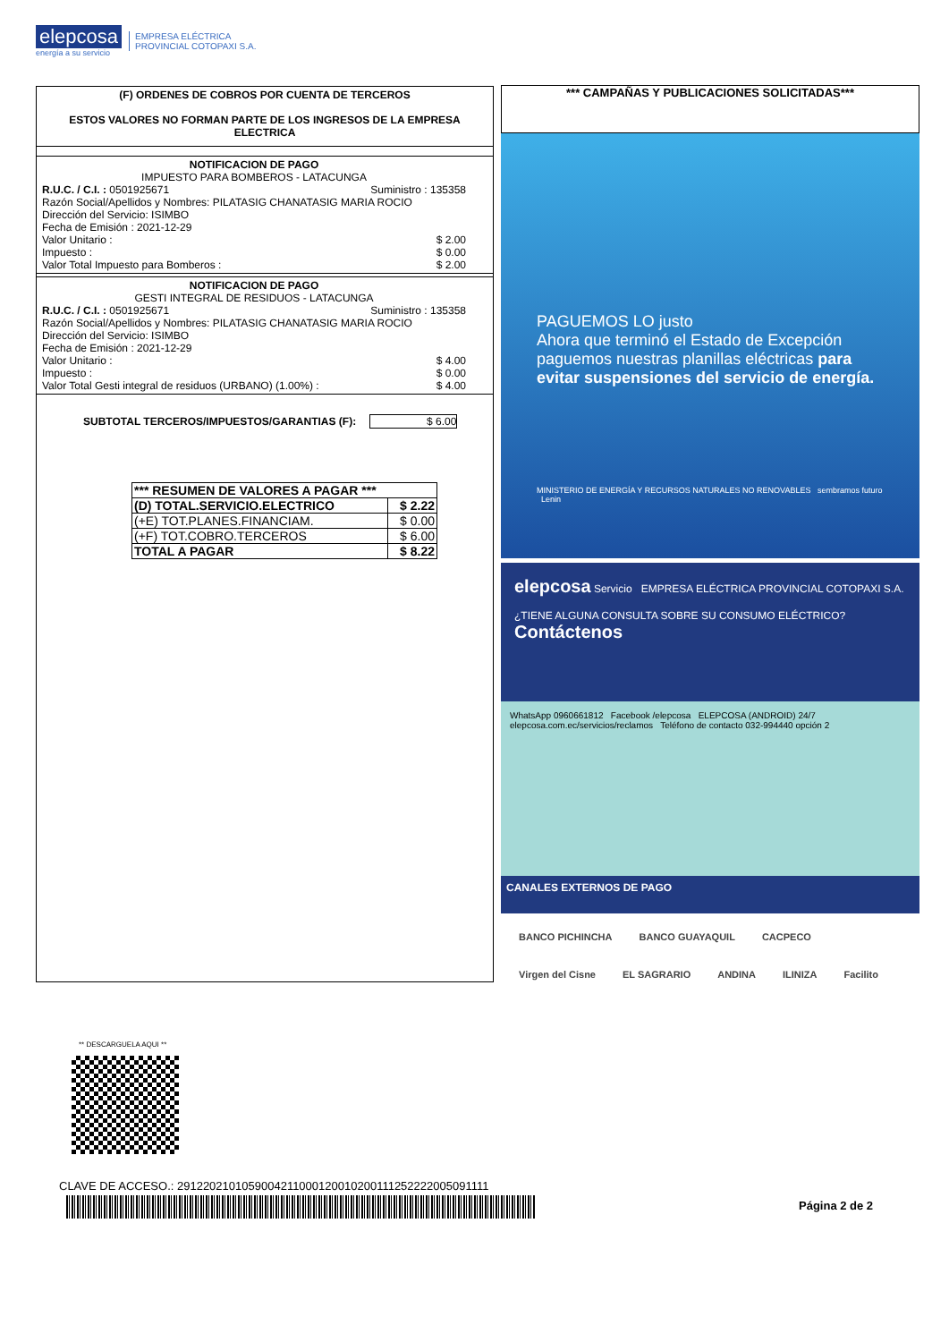elepcosa
energía a su servicio
EMPRESA ELÉCTRICA
PROVINCIAL COTOPAXI S.A.
(F) ORDENES DE COBROS POR CUENTA DE TERCEROS
ESTOS VALORES NO FORMAN PARTE DE LOS INGRESOS DE LA EMPRESA ELECTRICA
NOTIFICACION DE PAGO
IMPUESTO PARA BOMBEROS - LATACUNGA
R.U.C. / C.I. : 0501925671 Suministro : 135358
Razón Social/Apellidos y Nombres: PILATASIG CHANATASIG MARIA ROCIO
Dirección del Servicio: ISIMBO
Fecha de Emisión : 2021-12-29
Valor Unitario : $ 2.00
Impuesto : $ 0.00
Valor Total Impuesto para Bomberos : $ 2.00
NOTIFICACION DE PAGO
GESTI INTEGRAL DE RESIDUOS - LATACUNGA
R.U.C. / C.I. : 0501925671 Suministro : 135358
Razón Social/Apellidos y Nombres: PILATASIG CHANATASIG MARIA ROCIO
Dirección del Servicio: ISIMBO
Fecha de Emisión : 2021-12-29
Valor Unitario : $ 4.00
Impuesto : $ 0.00
Valor Total Gesti integral de residuos (URBANO) (1.00%) : $ 4.00
SUBTOTAL TERCEROS/IMPUESTOS/GARANTIAS (F): $ 6.00
| *** RESUMEN DE VALORES A PAGAR *** | |
| (D) TOTAL.SERVICIO.ELECTRICO | $ 2.22 |
| (+E) TOT.PLANES.FINANCIAM. | $ 0.00 |
| (+F) TOT.COBRO.TERCEROS | $ 6.00 |
| TOTAL A PAGAR | $ 8.22 |
*** CAMPAÑAS Y PUBLICACIONES SOLICITADAS***
PAGUEMOS LO justo
Ahora que terminó el Estado de Excepción paguemos nuestras planillas eléctricas para evitar suspensiones del servicio de energía.
MINISTERIO DE ENERGÍA Y RECURSOS NATURALES NO RENOVABLES sembramos futuro Lenin
elepcosa Servicio EMPRESA ELÉCTRICA PROVINCIAL COTOPAXI S.A.
¿TIENE ALGUNA CONSULTA SOBRE SU CONSUMO ELÉCTRICO? Contáctenos
WhatsApp 0960661812 Facebook /elepcosa ELEPCOSA (ANDROID) 24/7 elepcosa.com.ec/servicios/reclamos Teléfono de contacto 032-994440 opción 2
CANALES EXTERNOS DE PAGO
BANCO PICHINCHA BANCO GUAYAQUIL CACPECO Virgen del Cisne EL SAGRARIO ANDINA ILINIZA Facilito
** DESCARGUELA AQUI **
CLAVE DE ACCESO.: 2912202101059004211000120010200111252222005091111
Página 2 de 2